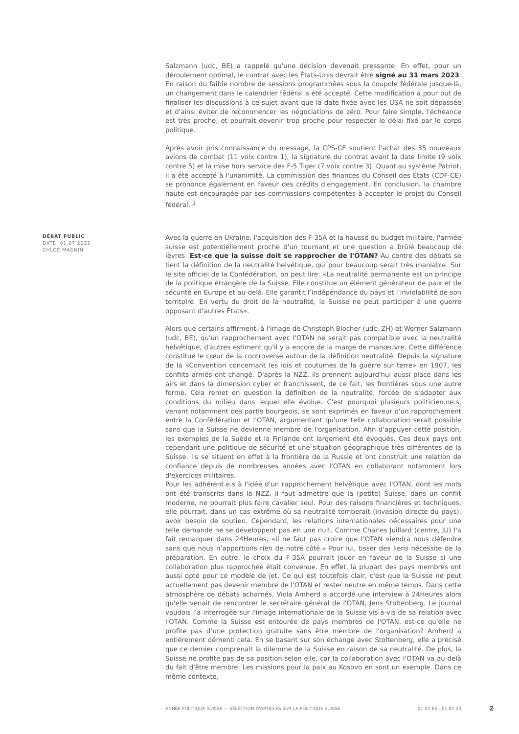Salzmann (udc, BE) a rappelé qu'une décision devenait pressante. En effet, pour un déroulement optimal, le contrat avec les États-Unis devrait être signé au 31 mars 2023. En raison du faible nombre de sessions programmées sous la coupole fédérale jusque-là, un changement dans le calendrier fédéral a été accepté. Cette modification a pour but de finaliser les discussions à ce sujet avant que la date fixée avec les USA ne soit dépassée et d'ainsi éviter de recommencer les négociations de zéro. Pour faire simple, l'échéance est très proche, et pourrait devenir trop proche pour respecter le délai fixé par le corps politique.
Après avoir pris connaissance du message, la CPS-CE soutient l'achat des 35 nouveaux avions de combat (11 voix contre 1), la signature du contrat avant la date limite (9 voix contre 5) et la mise hors service des F-5 Tiger (7 voix contre 3). Quant au système Patriot, il a été accepté à l'unanimité. La commission des finances du Conseil des États (CDF-CE) se prononce également en faveur des crédits d'engagement. En conclusion, la chambre haute est encouragée par ses commissions compétentes à accepter le projet du Conseil fédéral. <sup>1</sup>
Avec la guerre en Ukraine, l'acquisition des F-35A et la hausse du budget militaire, l'armée suisse est potentiellement proche d'un tournant et une question a brûlé beaucoup de lèvres: Est-ce que la suisse doit se rapprocher de l'OTAN? Au centre des débats se tient la définition de la neutralité helvétique, qui pour beaucoup serait très maniable. Sur le site officiel de la Confédération, on peut lire: «La neutralité permanente est un principe de la politique étrangère de la Suisse. Elle constitue un élément générateur de paix et de sécurité en Europe et au-delà. Elle garantit l’indépendance du pays et l’inviolabilité de son territoire. En vertu du droit de la neutralité, la Suisse ne peut participer à une guerre opposant d’autres États».
Alors que certains affirment, à l'image de Christoph Blocher (udc, ZH) et Werner Salzmann (udc, BE), qu'un rapprochement avec l'OTAN ne serait pas compatible avec la neutralité helvétique, d'autres estiment qu'il y a encore de la marge de manœuvre. Cette différence constitue le cœur de la controverse autour de la définition neutralité. Depuis la signature de la «Convention concernant les lois et coutumes de la guerre sur terre» en 1907, les conflits armés ont changé. D'après la NZZ, ils prennent aujourd'hui aussi place dans les airs et dans la dimension cyber et franchissent, de ce fait, les frontières sous une autre forme. Cela remet en question la définition de la neutralité, forcée de s'adapter aux conditions du milieu dans lequel elle évolue. C'est pourquoi plusieurs politicien.ne.s, venant notamment des partis bourgeois, se sont exprimés en faveur d'un rapprochement entre la Confédération et l'OTAN, argumentant qu'une telle collaboration serait possible sans que la Suisse ne devienne membre de l'organisation. Afin d'appuyer cette position, les exemples de la Suède et la Finlande ont largement été évoqués. Ces deux pays ont cependant une politique de sécurité et une situation géographique très différentes de la Suisse. Ils se situent en effet à la frontière de la Russie et ont construit une relation de confiance depuis de nombreuses années avec l'OTAN en collaborant notamment lors d'exercices militaires.
Pour les adhérent.e.s à l'idée d'un rapprochement helvétique avec l'OTAN, dont les mots ont été transcrits dans la NZZ, il faut admettre que la (petite) Suisse, dans un conflit moderne, ne pourrait plus faire cavalier seul. Pour des raisons financières et techniques, elle pourrait, dans un cas extrême où sa neutralité tomberait (invasion directe du pays), avoir besoin de soutien. Cependant, les relations internationales nécessaires pour une telle demande ne se développent pas en une nuit. Comme Charles Juillard (centre, JU) l'a fait remarquer dans 24Heures, «il ne faut pas croire que l’OTAN viendra nous défendre sans que nous n’apportions rien de notre côté.» Pour lui, tisser des liens nécessite de la préparation. En outre, le choix du F-35A pourrait jouer en faveur de la Suisse si une collaboration plus rapprochée était convenue. En effet, la plupart des pays membres ont aussi opté pour ce modèle de jet. Ce qui est toutefois clair, c'est que la Suisse ne peut actuellement pas devenir membre de l'OTAN et rester neutre en même temps. Dans cette atmosphère de débats acharnés, Viola Amherd a accordé une interview à 24Heures alors qu'elle venait de rencontrer le secrétaire général de l'OTAN, Jens Stoltenberg. Le journal vaudois l'a interrogée sur l'image internationale de la Suisse vis-à-vis de sa relation avec l'OTAN. Comme la Suisse est entourée de pays membres de l'OTAN, est-ce qu'elle ne profite pas d’une protection gratuite sans être membre de l'organisation? Amherd a entièrement démenti cela. En se basant sur son échange avec Stoltenberg, elle a précisé que ce dernier comprenait la dilemme de la Suisse en raison de sa neutralité. De plus, la Suisse ne profite pas de sa position selon elle, car la collaboration avec l'OTAN va au-delà du fait d'être membre. Les missions pour la paix au Kosovo en sont un exemple. Dans ce même contexte,
DÉBAT PUBLIC
DATE: 01.07.2022
CHLOÉ MAGNIN
ANNÉE POLITIQUE SUISSE — SÉLECTION D'ARTICLES SUR LA POLITIQUE SUISSE 01.01.65 - 01.01.23
2